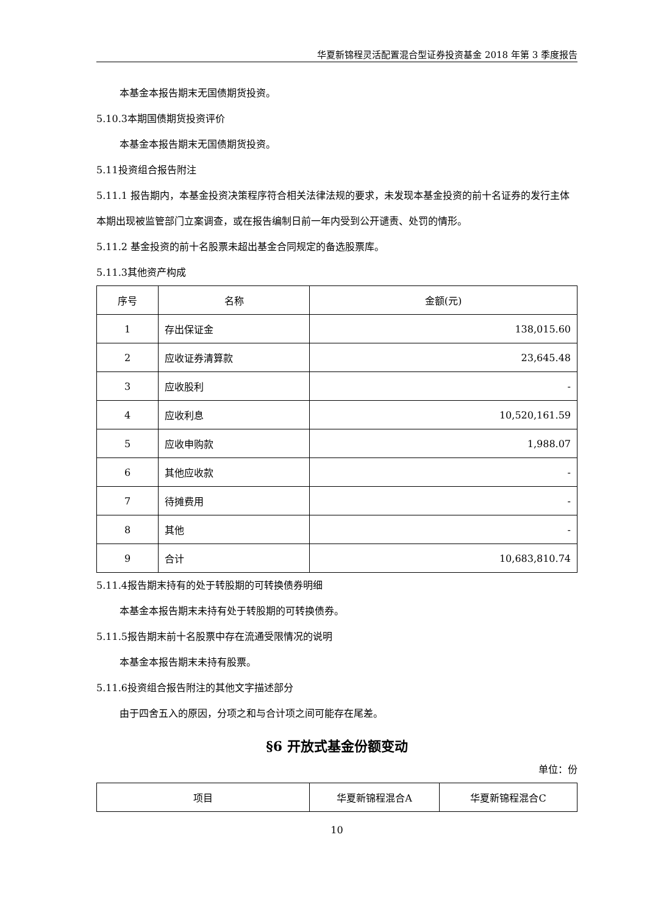华夏新锦程灵活配置混合型证券投资基金 2018 年第 3 季度报告
本基金本报告期末无国债期货投资。
5.10.3本期国债期货投资评价
本基金本报告期末无国债期货投资。
5.11投资组合报告附注
5.11.1 报告期内，本基金投资决策程序符合相关法律法规的要求，未发现本基金投资的前十名证券的发行主体本期出现被监管部门立案调查，或在报告编制日前一年内受到公开谴责、处罚的情形。
5.11.2 基金投资的前十名股票未超出基金合同规定的备选股票库。
5.11.3其他资产构成
| 序号 | 名称 | 金额(元) |
| --- | --- | --- |
| 1 | 存出保证金 | 138,015.60 |
| 2 | 应收证券清算款 | 23,645.48 |
| 3 | 应收股利 | - |
| 4 | 应收利息 | 10,520,161.59 |
| 5 | 应收申购款 | 1,988.07 |
| 6 | 其他应收款 | - |
| 7 | 待摊费用 | - |
| 8 | 其他 | - |
| 9 | 合计 | 10,683,810.74 |
5.11.4报告期末持有的处于转股期的可转换债券明细
本基金本报告期末未持有处于转股期的可转换债券。
5.11.5报告期末前十名股票中存在流通受限情况的说明
本基金本报告期末未持有股票。
5.11.6投资组合报告附注的其他文字描述部分
由于四舍五入的原因，分项之和与合计项之间可能存在尾差。
§6 开放式基金份额变动
单位：份
| 项目 | 华夏新锦程混合A | 华夏新锦程混合C |
| --- | --- | --- |
10